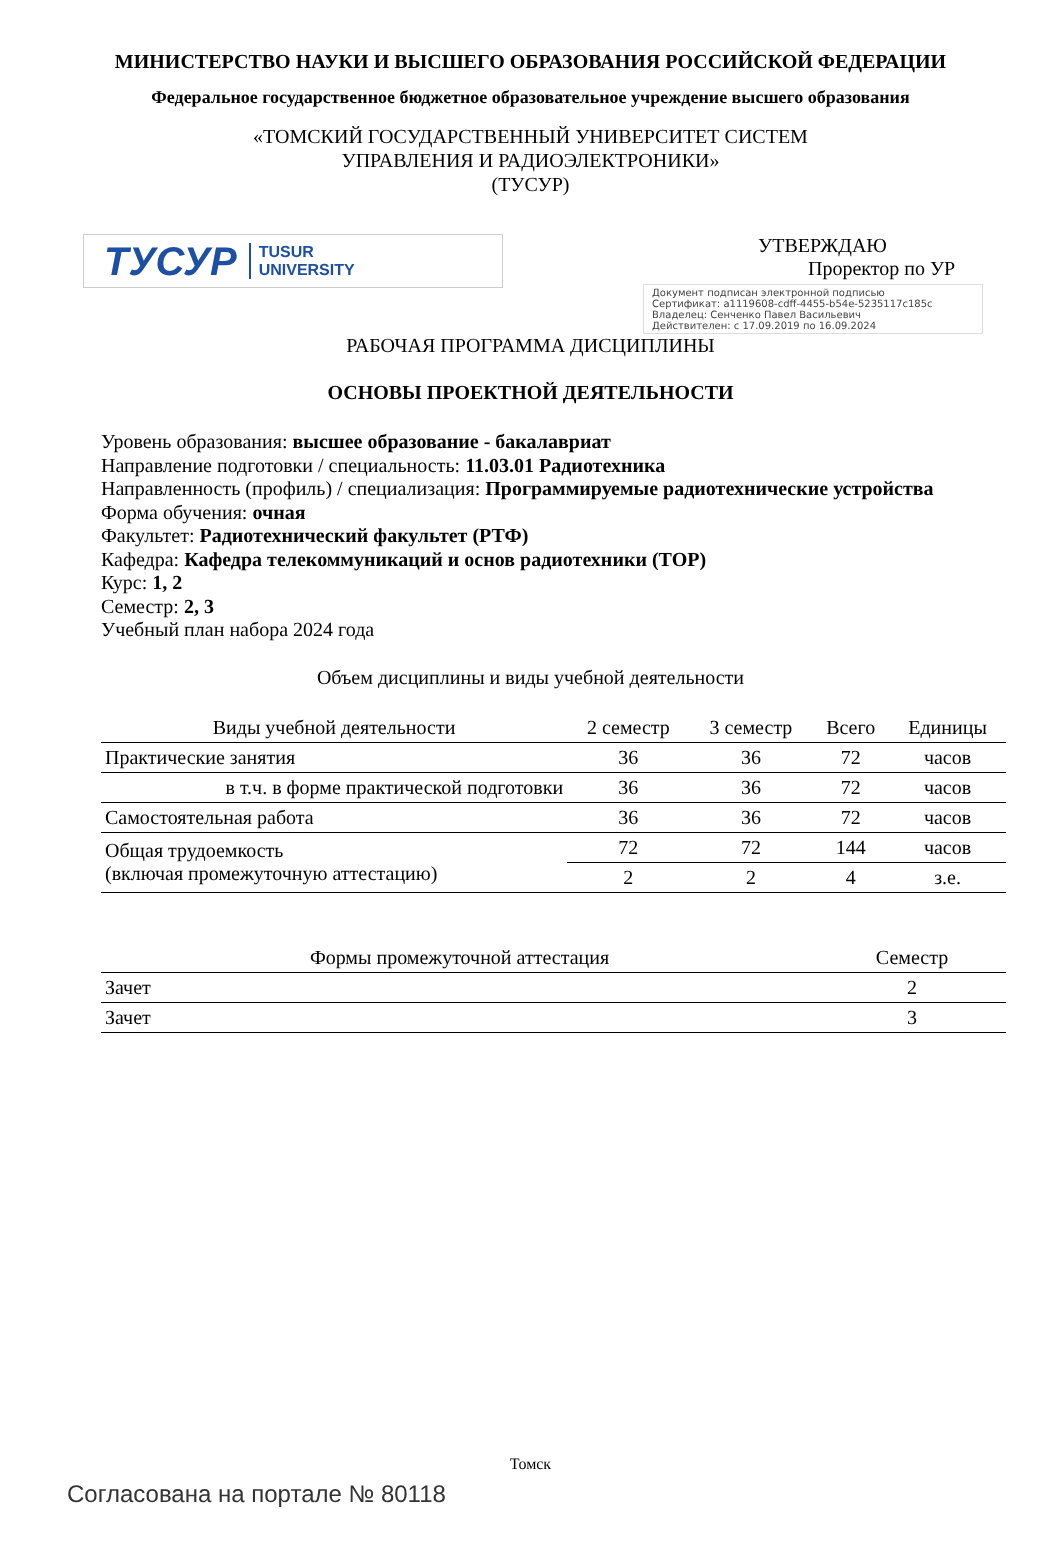МИНИСТЕРСТВО НАУКИ И ВЫСШЕГО ОБРАЗОВАНИЯ РОССИЙСКОЙ ФЕДЕРАЦИИ
Федеральное государственное бюджетное образовательное учреждение высшего образования
«ТОМСКИЙ ГОСУДАРСТВЕННЫЙ УНИВЕРСИТЕТ СИСТЕМ
УПРАВЛЕНИЯ И РАДИОЭЛЕКТРОНИКИ»
(ТУСУР)
ТУСУР TUSUR
UNIVERSITY
УТВЕРЖДАЮ
Проректор по УР
Документ подписан электронной подписью
Сертификат: a1119608-cdff-4455-b54e-5235117c185c
Владелец: Сенченко Павел Васильевич
Действителен: с 17.09.2019 по 16.09.2024
РАБОЧАЯ ПРОГРАММА ДИСЦИПЛИНЫ
ОСНОВЫ ПРОЕКТНОЙ ДЕЯТЕЛЬНОСТИ
Уровень образования: высшее образование - бакалавриат
Направление подготовки / специальность: 11.03.01 Радиотехника
Направленность (профиль) / специализация: Программируемые радиотехнические устройства
Форма обучения: очная
Факультет: Радиотехнический факультет (РТФ)
Кафедра: Кафедра телекоммуникаций и основ радиотехники (ТОР)
Курс: 1, 2
Семестр: 2, 3
Учебный план набора 2024 года
Объем дисциплины и виды учебной деятельности
| Виды учебной деятельности | 2 семестр | 3 семестр | Всего | Единицы |
| --- | --- | --- | --- | --- |
| Практические занятия | 36 | 36 | 72 | часов |
| в т.ч. в форме практической подготовки | 36 | 36 | 72 | часов |
| Самостоятельная работа | 36 | 36 | 72 | часов |
| Общая трудоемкость (включая промежуточную аттестацию) | 72 | 72 | 144 | часов |
| | 2 | 2 | 4 | з.е. |
| Формы промежуточной аттестация | Семестр |
| --- | --- |
| Зачет | 2 |
| Зачет | 3 |
Томск
Согласована на портале № 80118